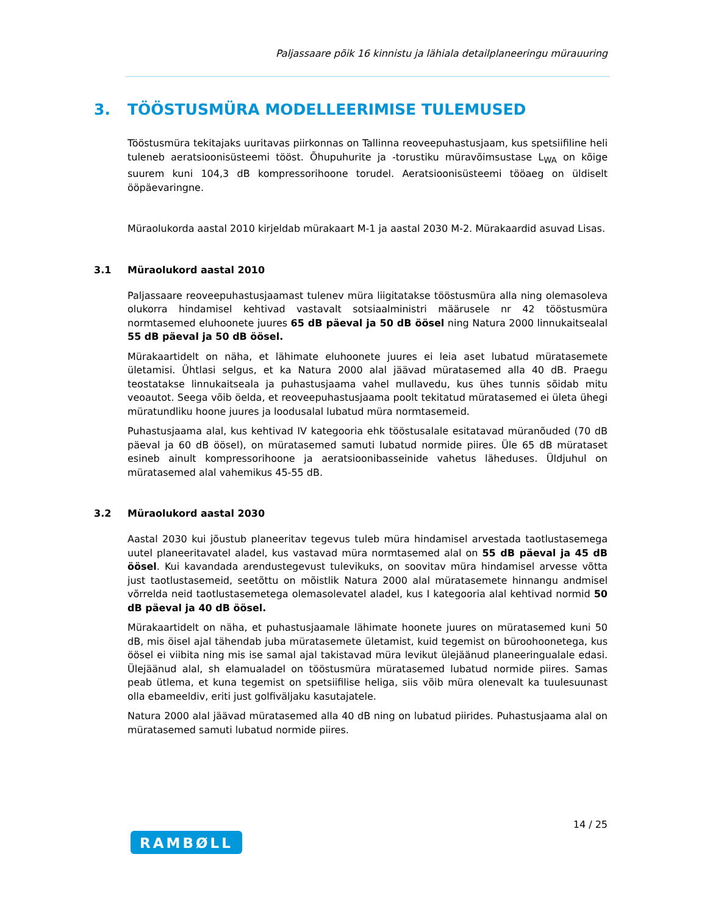Paljassaare põik 16 kinnistu ja lähiala detailplaneeringu mürauuring
3. TÖÖSTUSMÜRA MODELLEERIMISE TULEMUSED
Tööstusmüra tekitajaks uuritavas piirkonnas on Tallinna reoveepuhastusjaam, kus spetsiifiline heli tuleneb aeratsioonisüsteemi tööst. Õhupuhurite ja -torustiku müravõimsustase L<sub>WA</sub> on kõige suurem kuni 104,3 dB kompressorihoone torudel. Aeratsioonisüsteemi tööaeg on üldiselt ööpäevaringne.
Müraolukorda aastal 2010 kirjeldab mürakaart M-1 ja aastal 2030 M-2. Mürakaardid asuvad Lisas.
3.1 Müraolukord aastal 2010
Paljassaare reoveepuhastusjaamast tulenev müra liigitatakse tööstusmüra alla ning olemasoleva olukorra hindamisel kehtivad vastavalt sotsiaalministri määrusele nr 42 tööstusmüra normtasemed eluhoonete juures 65 dB päeval ja 50 dB öösel ning Natura 2000 linnukaitsealal 55 dB päeval ja 50 dB öösel.
Mürakaartidelt on näha, et lähimate eluhoonete juures ei leia aset lubatud müratasemete ületamisi. Ühtlasi selgus, et ka Natura 2000 alal jäävad müratasemed alla 40 dB. Praegu teostatakse linnukaitseala ja puhastusjaama vahel mullavedu, kus ühes tunnis sõidab mitu veoautot. Seega võib öelda, et reoveepuhastusjaama poolt tekitatud müratasemed ei ületa ühegi müratundliku hoone juures ja loodusalal lubatud müra normtasemeid.
Puhastusjaama alal, kus kehtivad IV kategooria ehk tööstusalale esitatavad müranõuded (70 dB päeval ja 60 dB öösel), on müratasemed samuti lubatud normide piires. Üle 65 dB mürataset esineb ainult kompressorihoone ja aeratsioonibasseinide vahetus läheduses. Üldjuhul on müratasemed alal vahemikus 45-55 dB.
3.2 Müraolukord aastal 2030
Aastal 2030 kui jõustub planeeritav tegevus tuleb müra hindamisel arvestada taotlustasemega uutel planeeritavatel aladel, kus vastavad müra normtasemed alal on 55 dB päeval ja 45 dB öösel. Kui kavandada arendustegevust tulevikuks, on soovitav müra hindamisel arvesse võtta just taotlustasemeid, seetõttu on mõistlik Natura 2000 alal müratasemete hinnangu andmisel võrrelda neid taotlustasemetega olemasolevatel aladel, kus I kategooria alal kehtivad normid 50 dB päeval ja 40 dB öösel.
Mürakaartidelt on näha, et puhastusjaamale lähimate hoonete juures on müratasemed kuni 50 dB, mis öisel ajal tähendab juba müratasemete ületamist, kuid tegemist on büroohoonetega, kus öösel ei viibita ning mis ise samal ajal takistavad müra levikut ülejäänud planeeringualale edasi. Ülejäänud alal, sh elamualadel on tööstusmüra müratasemed lubatud normide piires. Samas peab ütlema, et kuna tegemist on spetsiifilise heliga, siis võib müra olenevalt ka tuulesuunast olla ebameeldiv, eriti just golfiväljaku kasutajatele.
Natura 2000 alal jäävad müratasemed alla 40 dB ning on lubatud piirides. Puhastusjaama alal on müratasemed samuti lubatud normide piires.
14 / 25
RAMBØLL